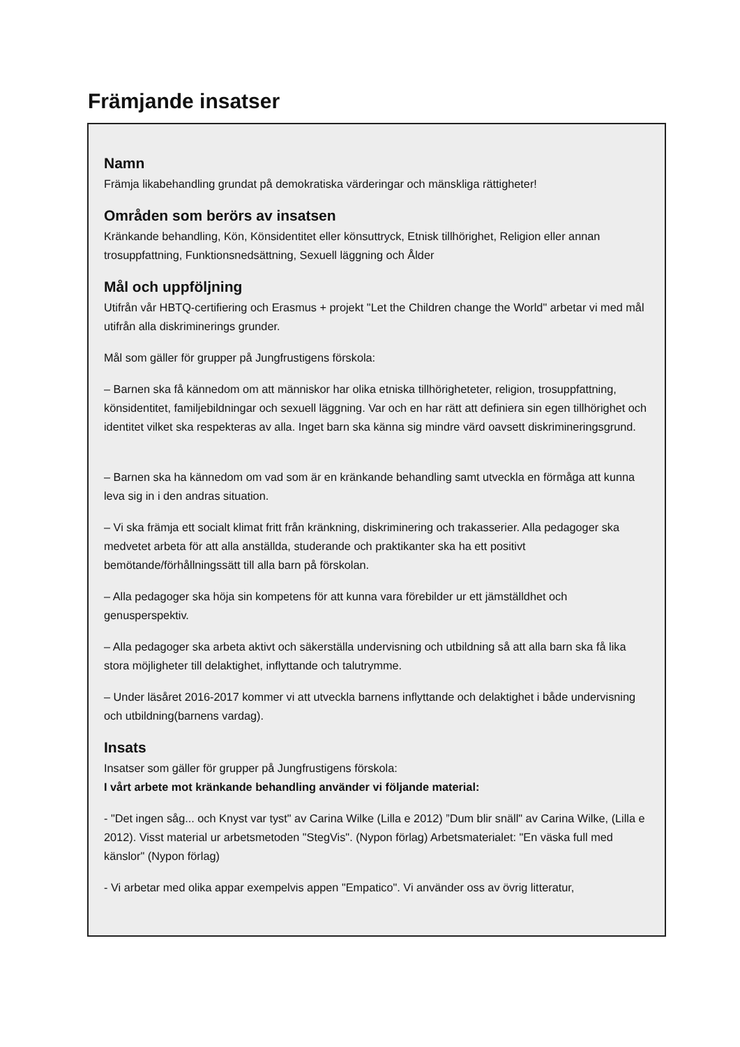Främjande insatser
Namn
Främja likabehandling grundat på demokratiska värderingar och mänskliga rättigheter!
Områden som berörs av insatsen
Kränkande behandling, Kön, Könsidentitet eller könsuttryck, Etnisk tillhörighet, Religion eller annan trosuppfattning, Funktionsnedsättning, Sexuell läggning och Ålder
Mål och uppföljning
Utifrån vår HBTQ-certifiering och Erasmus + projekt "Let the Children change the World" arbetar vi med mål utifrån alla diskriminerings grunder.
Mål som gäller för grupper på Jungfrustigens förskola:
– Barnen ska få kännedom om att människor har olika etniska tillhörigheteter, religion, trosuppfattning, könsidentitet, familjebildningar och sexuell läggning. Var och en har rätt att definiera sin egen tillhörighet och identitet vilket ska respekteras av alla. Inget barn ska känna sig mindre värd oavsett diskrimineringsgrund.
– Barnen ska ha kännedom om vad som är en kränkande behandling samt utveckla en förmåga att kunna leva sig in i den andras situation.
– Vi ska främja ett socialt klimat fritt från kränkning, diskriminering och trakasserier. Alla pedagoger ska medvetet arbeta för att alla anställda, studerande och praktikanter ska ha ett positivt bemötande/förhållningssätt till alla barn på förskolan.
– Alla pedagoger ska höja sin kompetens för att kunna vara förebilder ur ett jämställdhet och genusperspektiv.
– Alla pedagoger ska arbeta aktivt och säkerställa undervisning och utbildning så att alla barn ska få lika stora möjligheter till delaktighet, inflyttande och talutrymme.
– Under läsåret 2016-2017 kommer vi att utveckla barnens inflyttande och delaktighet i både undervisning och utbildning(barnens vardag).
Insats
Insatser som gäller för grupper på Jungfrustigens förskola:
I vårt arbete mot kränkande behandling använder vi följande material:
- "Det ingen såg... och Knyst var tyst" av Carina Wilke (Lilla e 2012) ”Dum blir snäll" av Carina Wilke, (Lilla e 2012). Visst material ur arbetsmetoden "StegVis". (Nypon förlag) Arbetsmaterialet: "En väska full med känslor" (Nypon förlag)
- Vi arbetar med olika appar exempelvis appen "Empatico". Vi använder oss av övrig litteratur,